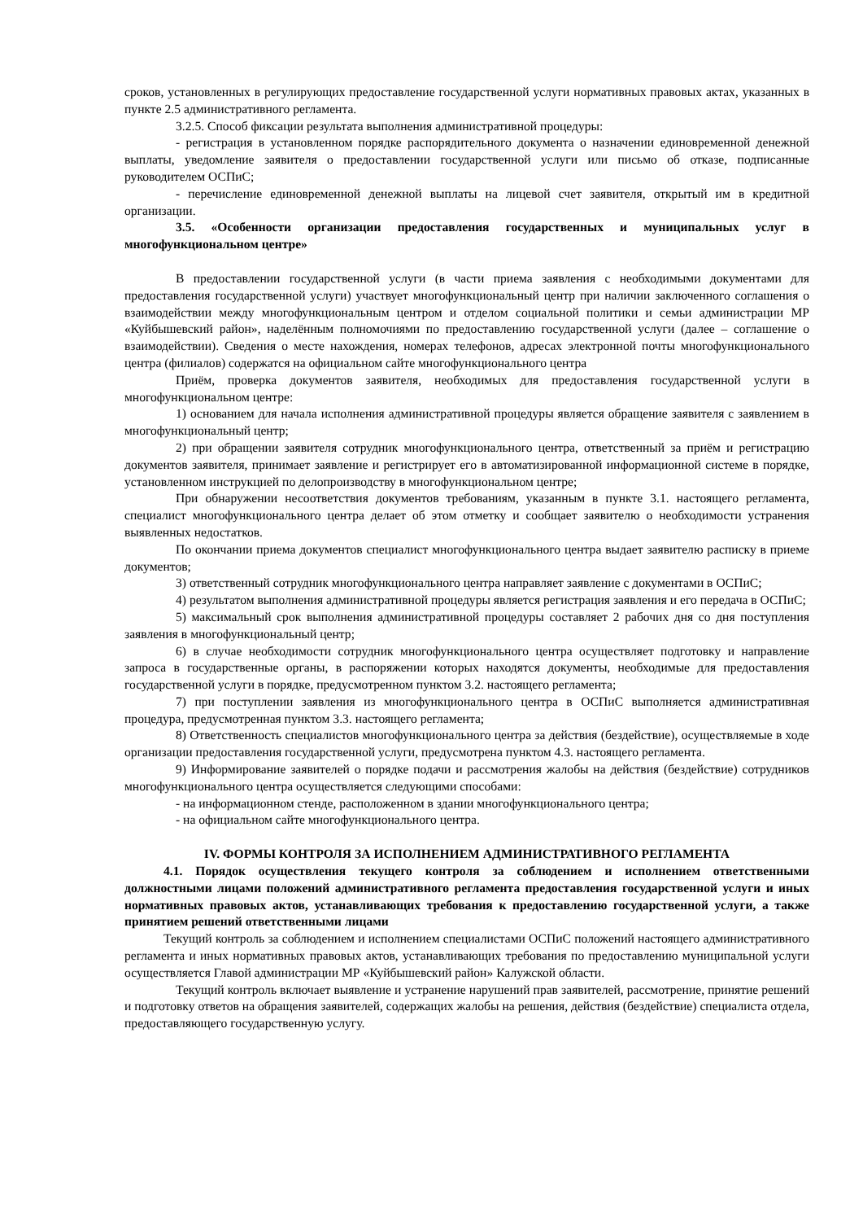сроков, установленных в регулирующих предоставление государственной услуги нормативных правовых актах, указанных в пункте 2.5 административного регламента.
3.2.5. Способ фиксации результата выполнения административной процедуры:
- регистрация в установленном порядке распорядительного документа о назначении единовременной денежной выплаты, уведомление заявителя о предоставлении государственной услуги или письмо об отказе, подписанные руководителем ОСПиС;
- перечисление единовременной денежной выплаты на лицевой счет заявителя, открытый им в кредитной организации.
3.5. «Особенности организации предоставления государственных и муниципальных услуг в многофункциональном центре»
В предоставлении государственной услуги (в части приема заявления с необходимыми документами для предоставления государственной услуги) участвует многофункциональный центр при наличии заключенного соглашения о взаимодействии между многофункциональным центром и отделом социальной политики и семьи администрации МР «Куйбышевский район», наделённым полномочиями по предоставлению государственной услуги (далее – соглашение о взаимодействии). Сведения о месте нахождения, номерах телефонов, адресах электронной почты многофункционального центра (филиалов) содержатся на официальном сайте многофункционального центра
Приём, проверка документов заявителя, необходимых для предоставления государственной услуги в многофункциональном центре:
1) основанием для начала исполнения административной процедуры является обращение заявителя с заявлением в многофункциональный центр;
2) при обращении заявителя сотрудник многофункционального центра, ответственный за приём и регистрацию документов заявителя, принимает заявление и регистрирует его в автоматизированной информационной системе в порядке, установленном инструкцией по делопроизводству в многофункциональном центре;
При обнаружении несоответствия документов требованиям, указанным в пункте 3.1. настоящего регламента, специалист многофункционального центра делает об этом отметку и сообщает заявителю о необходимости устранения выявленных недостатков.
По окончании приема документов специалист многофункционального центра выдает заявителю расписку в приеме документов;
3) ответственный сотрудник многофункционального центра направляет заявление с документами в ОСПиС;
4) результатом выполнения административной процедуры является регистрация заявления и его передача в ОСПиС;
5) максимальный срок выполнения административной процедуры составляет 2 рабочих дня со дня поступления заявления в многофункциональный центр;
6) в случае необходимости сотрудник многофункционального центра осуществляет подготовку и направление запроса в государственные органы, в распоряжении которых находятся документы, необходимые для предоставления государственной услуги в порядке, предусмотренном пунктом 3.2. настоящего регламента;
7) при поступлении заявления из многофункционального центра в ОСПиС выполняется административная процедура, предусмотренная пунктом 3.3. настоящего регламента;
8) Ответственность специалистов многофункционального центра за действия (бездействие), осуществляемые в ходе организации предоставления государственной услуги, предусмотрена пунктом 4.3. настоящего регламента.
9) Информирование заявителей о порядке подачи и рассмотрения жалобы на действия (бездействие) сотрудников многофункционального центра осуществляется следующими способами:
- на информационном стенде, расположенном в здании многофункционального центра;
- на официальном сайте многофункционального центра.
IV. ФОРМЫ КОНТРОЛЯ ЗА ИСПОЛНЕНИЕМ АДМИНИСТРАТИВНОГО РЕГЛАМЕНТА
4.1. Порядок осуществления текущего контроля за соблюдением и исполнением ответственными должностными лицами положений административного регламента предоставления государственной услуги и иных нормативных правовых актов, устанавливающих требования к предоставлению государственной услуги, а также принятием решений ответственными лицами
Текущий контроль за соблюдением и исполнением специалистами ОСПиС положений настоящего административного регламента и иных нормативных правовых актов, устанавливающих требования по предоставлению муниципальной услуги осуществляется Главой администрации МР «Куйбышевский район» Калужской области.
Текущий контроль включает выявление и устранение нарушений прав заявителей, рассмотрение, принятие решений и подготовку ответов на обращения заявителей, содержащих жалобы на решения, действия (бездействие) специалиста отдела, предоставляющего государственную услугу.